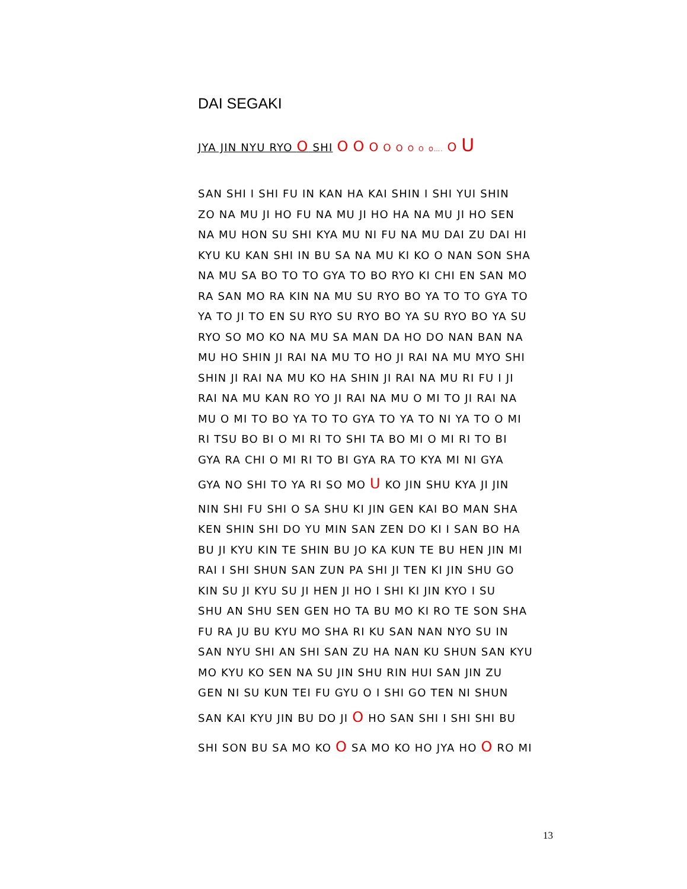DAI SEGAKI
JYA JIN NYU RYO O SHI O O O O O O O O…. O U
SAN SHI I SHI FU IN KAN HA KAI SHIN I SHI YUI SHIN
ZO NA MU JI HO FU NA MU JI HO HA NA MU JI HO SEN
NA MU HON SU SHI KYA MU NI FU NA MU DAI ZU DAI HI
KYU KU KAN SHI IN BU SA NA MU KI KO O NAN SON SHA
NA MU SA BO TO TO GYA TO BO RYO KI CHI EN SAN MO
RA SAN MO RA KIN NA MU SU RYO BO YA TO TO GYA TO
YA TO JI TO EN SU RYO SU RYO BO YA SU RYO BO YA SU
RYO SO MO KO NA MU SA MAN DA HO DO NAN BAN NA
MU HO SHIN JI RAI NA MU TO HO JI RAI NA MU MYO SHI
SHIN JI RAI NA MU KO HA SHIN JI RAI NA MU RI FU I JI
RAI NA MU KAN RO YO JI RAI NA MU O MI TO JI RAI NA
MU O MI TO BO YA TO TO GYA TO YA TO NI YA TO O MI
RI TSU BO BI O MI RI TO SHI TA BO MI O MI RI TO BI
GYA RA CHI O MI RI TO BI GYA RA TO KYA MI NI GYA
GYA NO SHI TO YA RI SO MO U KO JIN SHU KYA JI JIN
NIN SHI FU SHI O SA SHU KI JIN GEN KAI BO MAN SHA
KEN SHIN SHI DO YU MIN SAN ZEN DO KI I SAN BO HA
BU JI KYU KIN TE SHIN BU JO KA KUN TE BU HEN JIN MI
RAI I SHI SHUN SAN ZUN PA SHI JI TEN KI JIN SHU GO
KIN SU JI KYU SU JI HEN JI HO I SHI KI JIN KYO I SU
SHU AN SHU SEN GEN HO TA BU MO KI RO TE SON SHA
FU RA JU BU KYU MO SHA RI KU SAN NAN NYO SU IN
SAN NYU SHI AN SHI SAN ZU HA NAN KU SHUN SAN KYU
MO KYU KO SEN NA SU JIN SHU RIN HUI SAN JIN ZU
GEN NI SU KUN TEI FU GYU O I SHI GO TEN NI SHUN
SAN KAI KYU JIN BU DO JI O HO SAN SHI I SHI SHI BU
SHI SON BU SA MO KO O SA MO KO HO JYA HO O RO MI
13